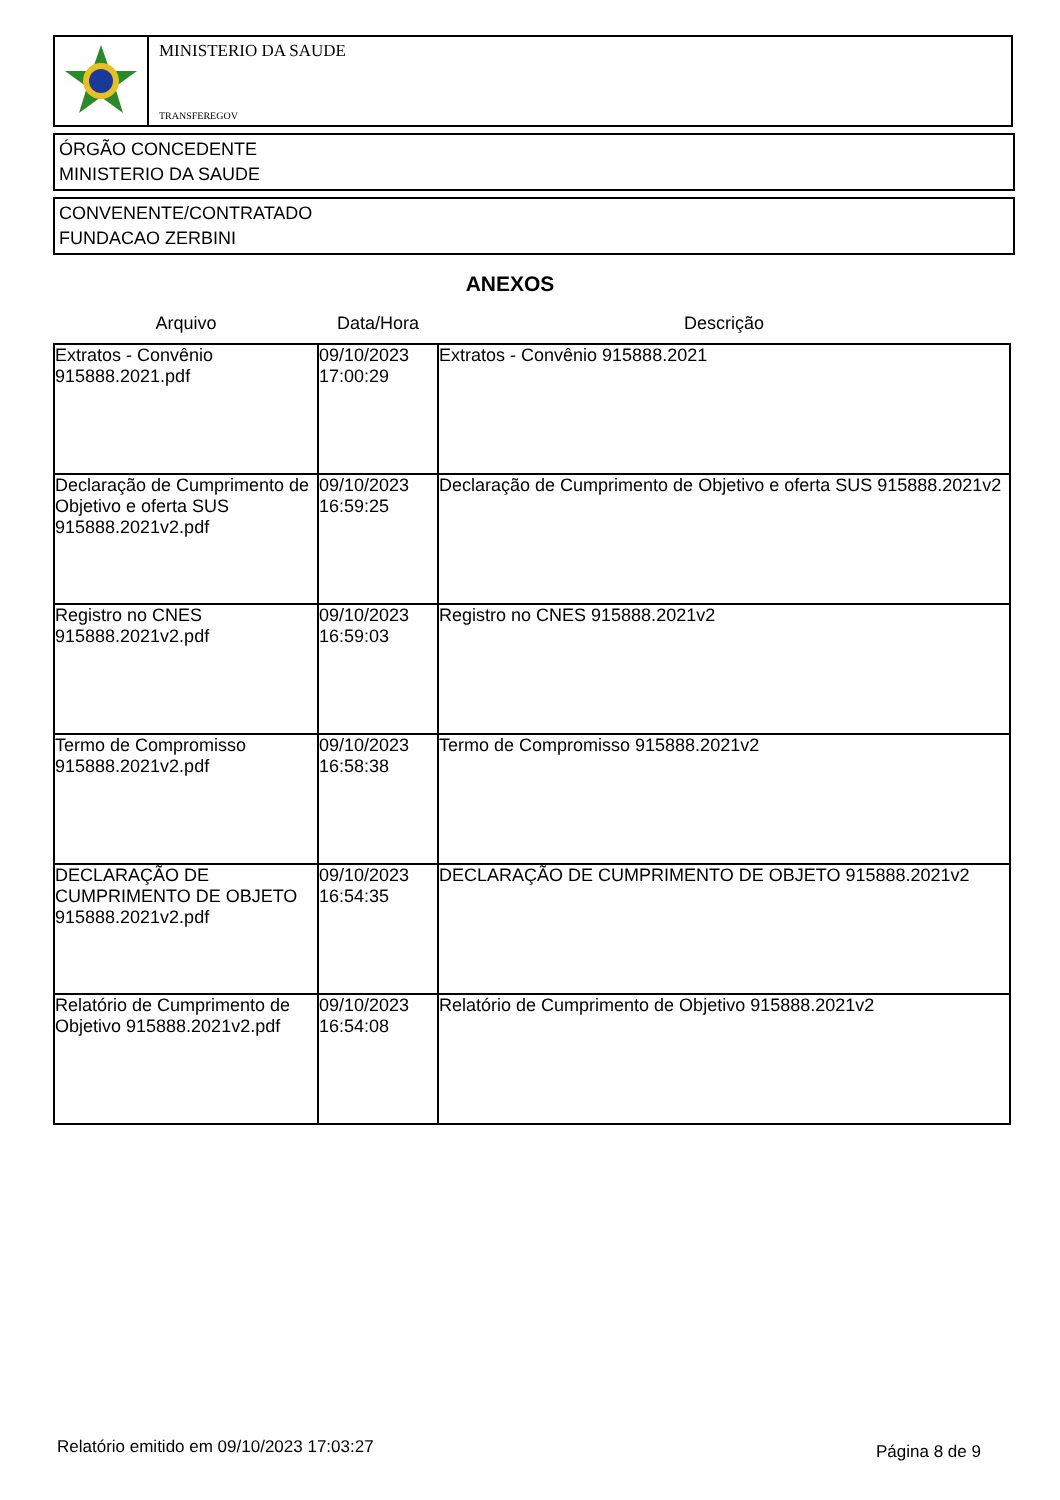MINISTERIO DA SAUDE
TRANSFEREGOV
ÓRGÃO CONCEDENTE
MINISTERIO DA SAUDE
CONVENENTE/CONTRATADO
FUNDACAO ZERBINI
ANEXOS
| Arquivo | Data/Hora | Descrição |
| --- | --- | --- |
| Extratos - Convênio 915888.2021.pdf | 09/10/2023 17:00:29 | Extratos - Convênio 915888.2021 |
| Declaração de Cumprimento de Objetivo e oferta SUS 915888.2021v2.pdf | 09/10/2023 16:59:25 | Declaração de Cumprimento de Objetivo e oferta SUS 915888.2021v2 |
| Registro no CNES 915888.2021v2.pdf | 09/10/2023 16:59:03 | Registro no CNES 915888.2021v2 |
| Termo de Compromisso 915888.2021v2.pdf | 09/10/2023 16:58:38 | Termo de Compromisso 915888.2021v2 |
| DECLARAÇÃO DE CUMPRIMENTO DE OBJETO 915888.2021v2.pdf | 09/10/2023 16:54:35 | DECLARAÇÃO DE CUMPRIMENTO DE OBJETO 915888.2021v2 |
| Relatório de Cumprimento de Objetivo 915888.2021v2.pdf | 09/10/2023 16:54:08 | Relatório de Cumprimento de Objetivo 915888.2021v2 |
Relatório emitido em 09/10/2023 17:03:27
Página 8 de 9